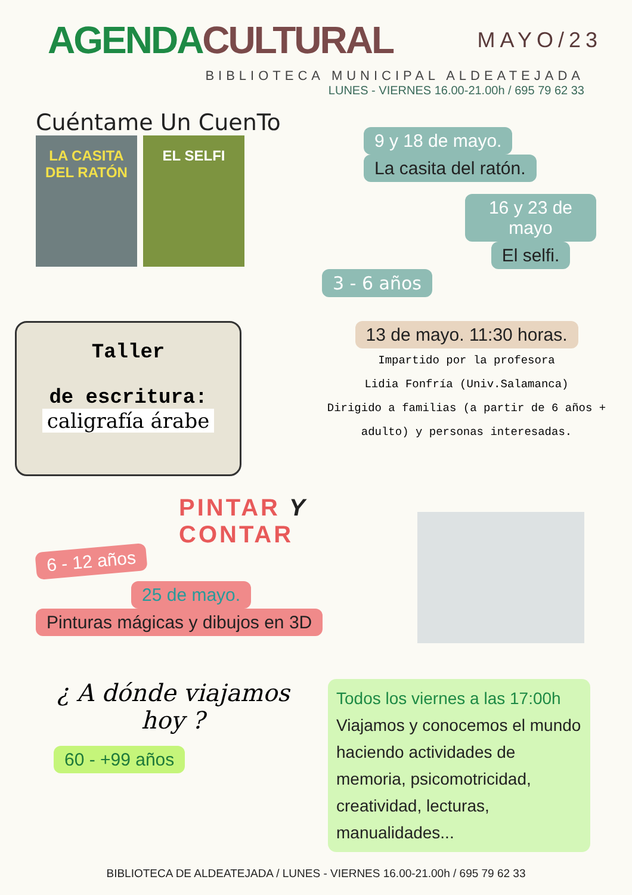AGENDA CULTURAL
MAYO/23
BIBLIOTECA MUNICIPAL ALDEATEJADA
LUNES - VIERNES 16.00-21.00h / 695 79 62 33
Cuéntame Un CuenTo
LA CASITA DEL RATÓN
EL SELFI
9 y 18 de mayo.
La casita del ratón.
16 y 23 de mayo
El selfi.
3 - 6 años
Taller
de escritura:
caligrafía árabe
13 de mayo. 11:30 horas.
Impartido por la profesora
Lidia Fonfría (Univ.Salamanca)
Dirigido a familias (a partir de 6 años +
adulto) y personas interesadas.
PINTAR Y
CONTAR
6 - 12 años
25 de mayo.
Pinturas mágicas y dibujos en 3D
¿ A dónde viajamos hoy ?
60 - +99 años
Todos los viernes a las 17:00h
Viajamos y conocemos el mundo haciendo actividades de memoria, psicomotricidad, creatividad, lecturas, manualidades...
BIBLIOTECA DE ALDEATEJADA / LUNES - VIERNES 16.00-21.00h / 695 79 62 33